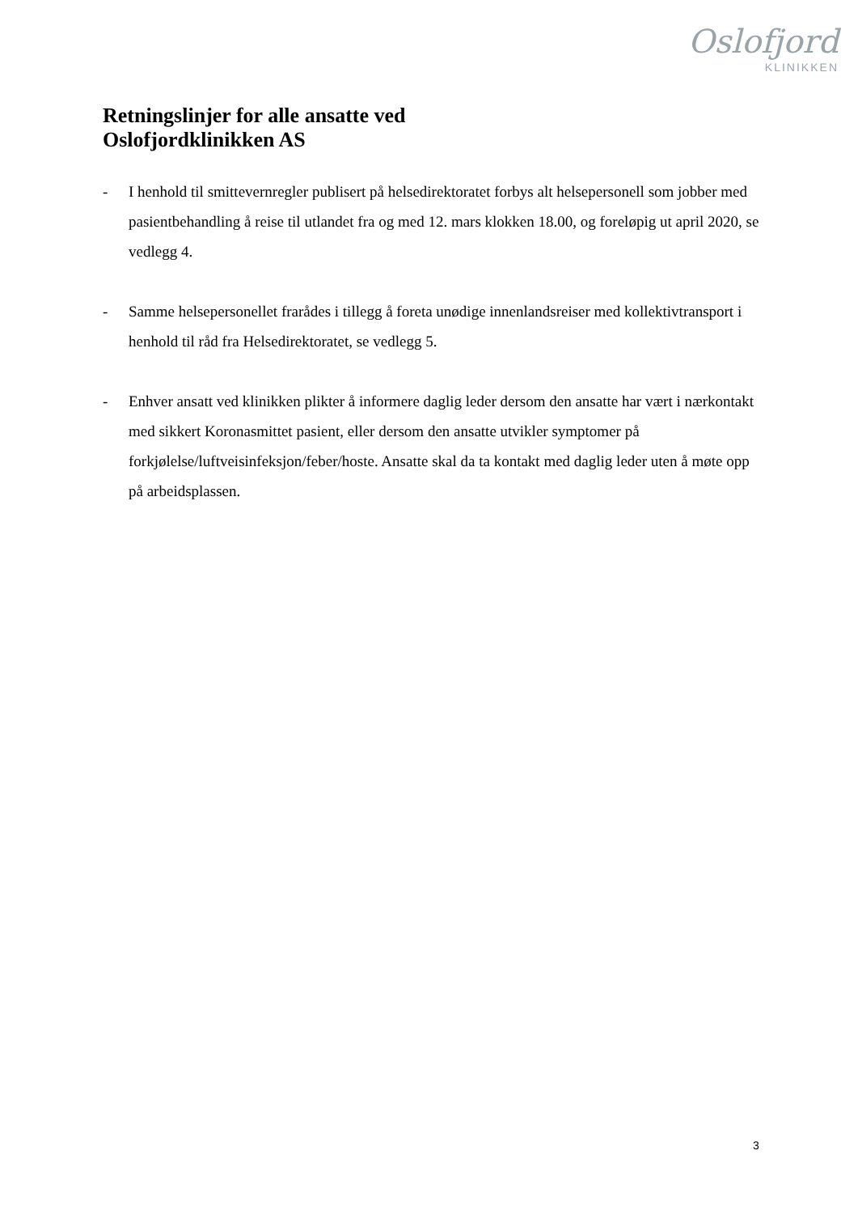Oslofjord
KLINIKKEN
Retningslinjer for alle ansatte ved
Oslofjordklinikken AS
- I henhold til smittevernregler publisert på helsedirektoratet forbys alt helsepersonell som jobber med pasientbehandling å reise til utlandet fra og med 12. mars klokken 18.00, og foreløpig ut april 2020, se vedlegg 4.
- Samme helsepersonellet frarådes i tillegg å foreta unødige innenlandsreiser med kollektivtransport i henhold til råd fra Helsedirektoratet, se vedlegg 5.
- Enhver ansatt ved klinikken plikter å informere daglig leder dersom den ansatte har vært i nærkontakt med sikkert Koronasmittet pasient, eller dersom den ansatte utvikler symptomer på forkjølelse/luftveisinfeksjon/feber/hoste. Ansatte skal da ta kontakt med daglig leder uten å møte opp på arbeidsplassen.
3